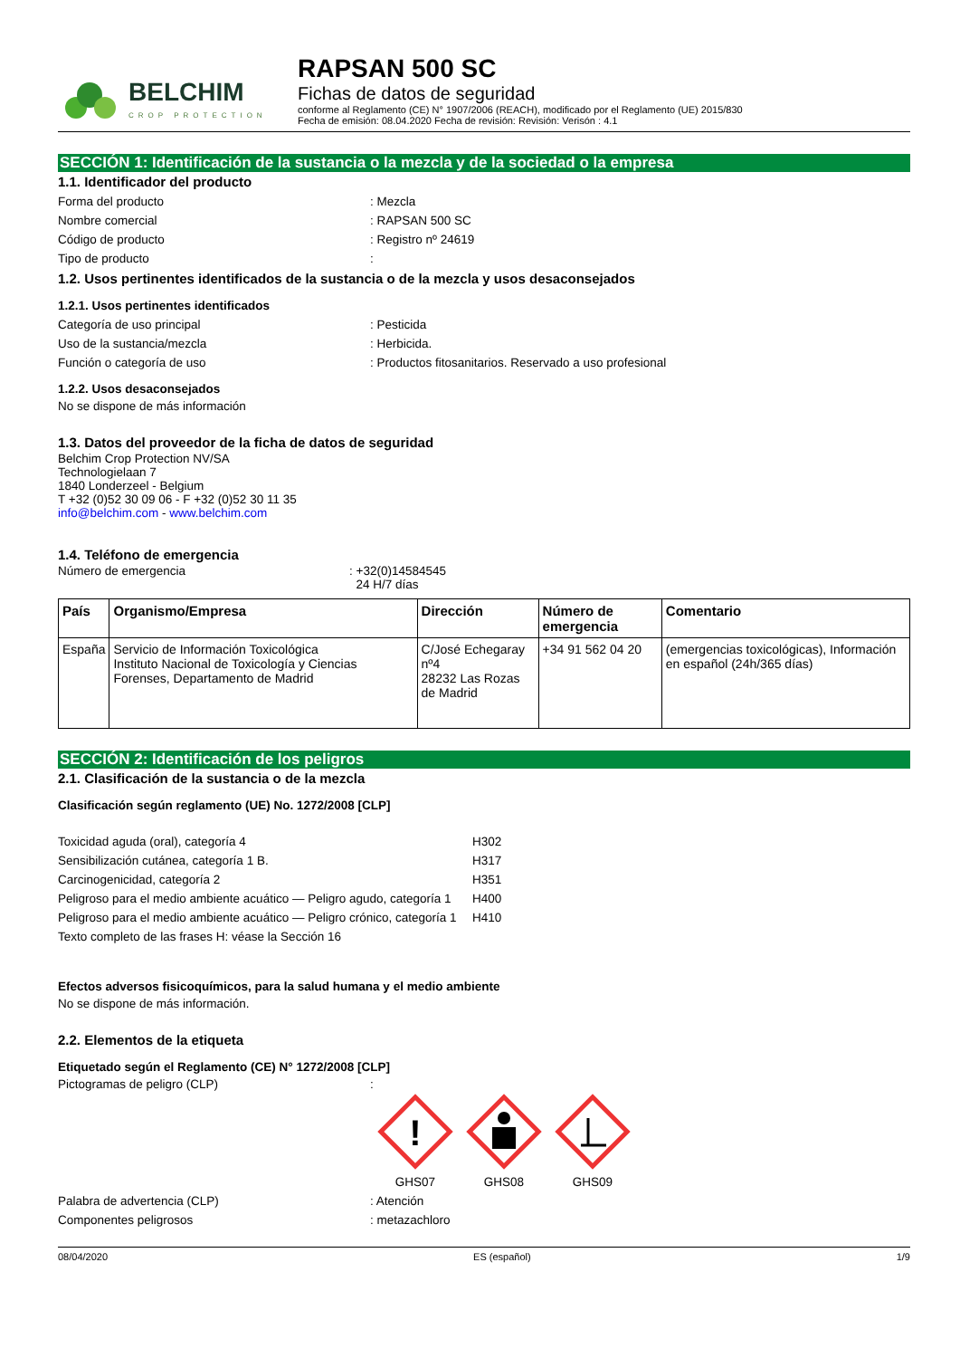BELCHIM
CROP PROTECTION
RAPSAN 500 SC
Fichas de datos de seguridad
conforme al Reglamento (CE) N° 1907/2006 (REACH), modificado por el Reglamento (UE) 2015/830
Fecha de emisión: 08.04.2020 Fecha de revisión: Revisión: Verisón : 4.1
SECCIÓN 1: Identificación de la sustancia o la mezcla y de la sociedad o la empresa
1.1. Identificador del producto
Forma del producto: Mezcla
Nombre comercial: RAPSAN 500 SC
Código de producto: Registro nº 24619
Tipo de producto:
1.2. Usos pertinentes identificados de la sustancia o de la mezcla y usos desaconsejados
1.2.1. Usos pertinentes identificados
Categoría de uso principal: Pesticida
Uso de la sustancia/mezcla: Herbicida.
Función o categoría de uso: Productos fitosanitarios. Reservado a uso profesional
1.2.2. Usos desaconsejados
No se dispone de más información
1.3. Datos del proveedor de la ficha de datos de seguridad
Belchim Crop Protection NV/SA
Technologielaan 7
1840 Londerzeel - Belgium
T +32 (0)52 30 09 06 - F +32 (0)52 30 11 35
info@belchim.com - www.belchim.com
1.4. Teléfono de emergencia
Número de emergencia: +32(0)14584545
24 H/7 días
| País | Organismo/Empresa | Dirección | Número de emergencia | Comentario |
| --- | --- | --- | --- | --- |
| España | Servicio de Información Toxicológica Instituto Nacional de Toxicología y Ciencias Forenses, Departamento de Madrid | C/José Echegaray nº4 28232 Las Rozas de Madrid | +34 91 562 04 20 | (emergencias toxicológicas), Información en español (24h/365 días) |
SECCIÓN 2: Identificación de los peligros
2.1. Clasificación de la sustancia o de la mezcla
Clasificación según reglamento (UE) No. 1272/2008 [CLP]
Toxicidad aguda (oral), categoría 4 H302
Sensibilización cutánea, categoría 1 B. H317
Carcinogenicidad, categoría 2 H351
Peligroso para el medio ambiente acuático — Peligro agudo, categoría 1 H400
Peligroso para el medio ambiente acuático — Peligro crónico, categoría 1 H410
Texto completo de las frases H: véase la Sección 16
Efectos adversos fisicoquímicos, para la salud humana y el medio ambiente
No se dispone de más información.
2.2. Elementos de la etiqueta
Etiquetado según el Reglamento (CE) N° 1272/2008 [CLP]
Pictogramas de peligro (CLP):
!
GHS07
GHS08
GHS09
Palabra de advertencia (CLP): Atención
Componentes peligrosos: metazachloro
08/04/2020 ES (español) 1/9